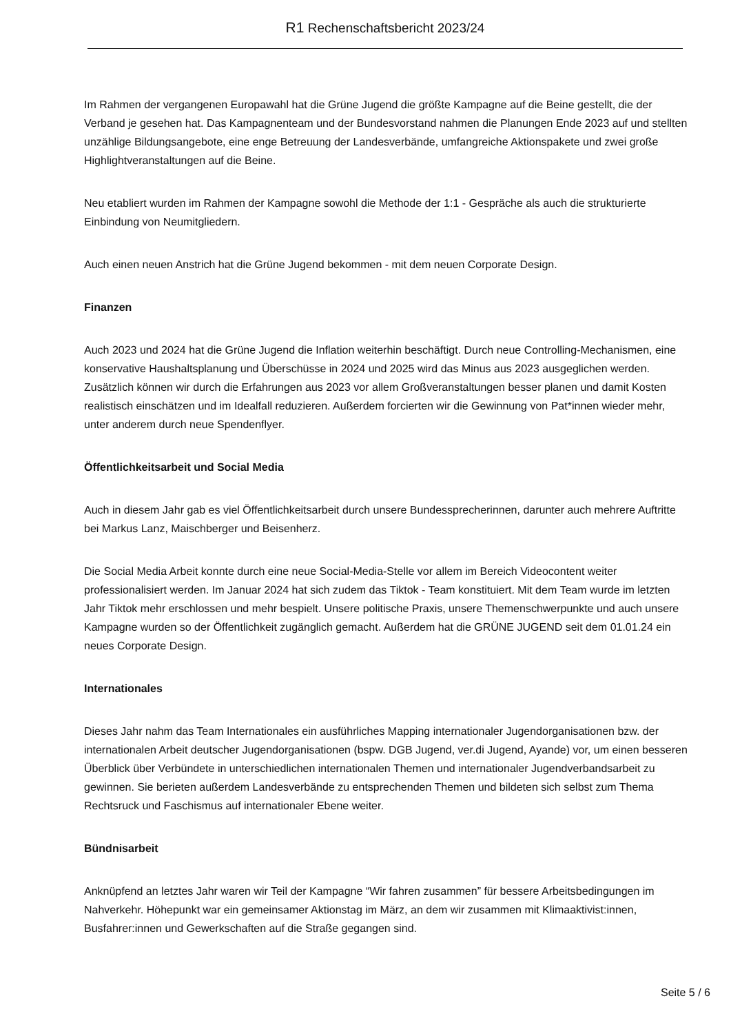R1 Rechenschaftsbericht 2023/24
Im Rahmen der vergangenen Europawahl hat die Grüne Jugend die größte Kampagne auf die Beine gestellt, die der Verband je gesehen hat. Das Kampagnenteam und der Bundesvorstand nahmen die Planungen Ende 2023 auf und stellten unzählige Bildungsangebote, eine enge Betreuung der Landesverbände, umfangreiche Aktionspakete und zwei große Highlightveranstaltungen auf die Beine.
Neu etabliert wurden im Rahmen der Kampagne sowohl die Methode der 1:1 - Gespräche als auch die strukturierte Einbindung von Neumitgliedern.
Auch einen neuen Anstrich hat die Grüne Jugend bekommen - mit dem neuen Corporate Design.
Finanzen
Auch 2023 und 2024 hat die Grüne Jugend die Inflation weiterhin beschäftigt. Durch neue Controlling-Mechanismen, eine konservative Haushaltsplanung und Überschüsse in 2024 und 2025 wird das Minus aus 2023 ausgeglichen werden. Zusätzlich können wir durch die Erfahrungen aus 2023 vor allem Großveranstaltungen besser planen und damit Kosten realistisch einschätzen und im Idealfall reduzieren. Außerdem forcierten wir die Gewinnung von Pat*innen wieder mehr, unter anderem durch neue Spendenflyer.
Öffentlichkeitsarbeit und Social Media
Auch in diesem Jahr gab es viel Öffentlichkeitsarbeit durch unsere Bundessprecherinnen, darunter auch mehrere Auftritte bei Markus Lanz, Maischberger und Beisenherz.
Die Social Media Arbeit konnte durch eine neue Social-Media-Stelle vor allem im Bereich Videocontent weiter professionalisiert werden. Im Januar 2024 hat sich zudem das Tiktok - Team konstituiert. Mit dem Team wurde im letzten Jahr Tiktok mehr erschlossen und mehr bespielt. Unsere politische Praxis, unsere Themenschwerpunkte und auch unsere Kampagne wurden so der Öffentlichkeit zugänglich gemacht. Außerdem hat die GRÜNE JUGEND seit dem 01.01.24 ein neues Corporate Design.
Internationales
Dieses Jahr nahm das Team Internationales ein ausführliches Mapping internationaler Jugendorganisationen bzw. der internationalen Arbeit deutscher Jugendorganisationen (bspw. DGB Jugend, ver.di Jugend, Ayande) vor, um einen besseren Überblick über Verbündete in unterschiedlichen internationalen Themen und internationaler Jugendverbandsarbeit zu gewinnen. Sie berieten außerdem Landesverbände zu entsprechenden Themen und bildeten sich selbst zum Thema Rechtsruck und Faschismus auf internationaler Ebene weiter.
Bündnisarbeit
Anknüpfend an letztes Jahr waren wir Teil der Kampagne “Wir fahren zusammen” für bessere Arbeitsbedingungen im Nahverkehr. Höhepunkt war ein gemeinsamer Aktionstag im März, an dem wir zusammen mit Klimaaktivist:innen, Busfahrer:innen und Gewerkschaften auf die Straße gegangen sind.
Seite 5 / 6